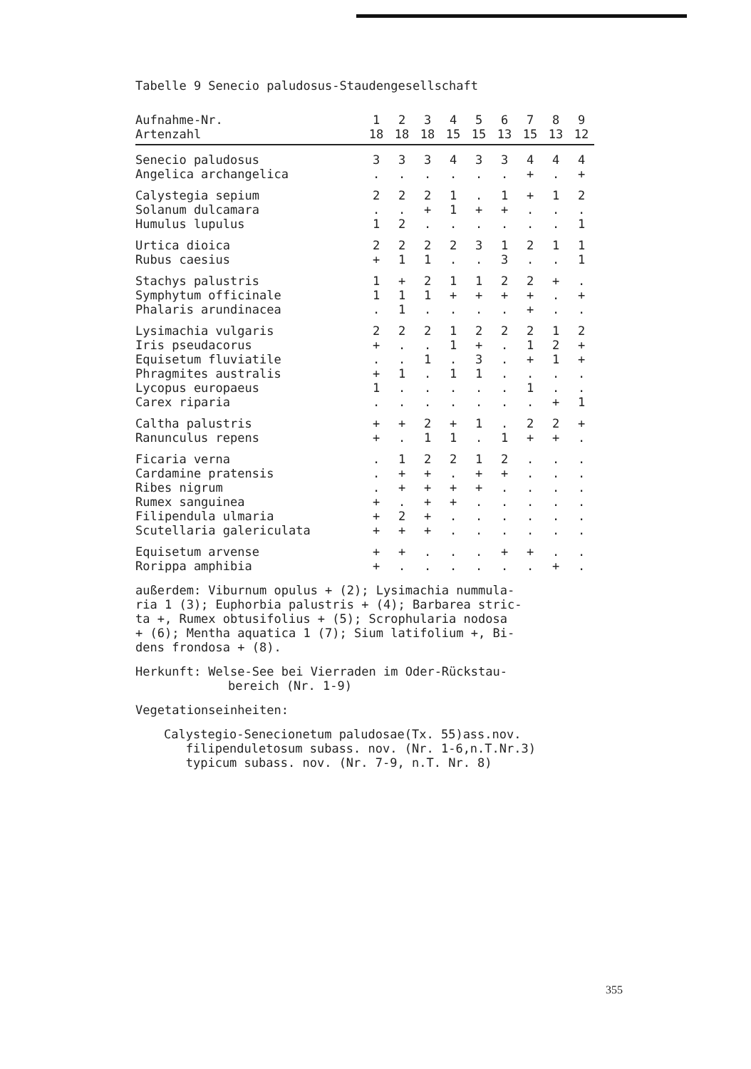Tabelle 9 Senecio paludosus-Staudengesellschaft
| Aufnahme-Nr. | 1 | 2 | 3 | 4 | 5 | 6 | 7 | 8 | 9 |
| Artenzahl | 18 | 18 | 18 | 15 | 15 | 13 | 15 | 13 | 12 |
| Senecio paludosus | 3 | 3 | 3 | 4 | 3 | 3 | 4 | 4 | 4 |
| Angelica archangelica | . | . | . | . | . | . | + | . | + |
| Calystegia sepium | 2 | 2 | 2 | 1 | . | 1 | + | 1 | 2 |
| Solanum dulcamara | . | . | + | 1 | + | + | . | . | . |
| Humulus lupulus | 1 | 2 | . | . | . | . | . | . | 1 |
| Urtica dioica | 2 | 2 | 2 | 2 | 3 | 1 | 2 | 1 | 1 |
| Rubus caesius | + | 1 | 1 | . | . | 3 | . | . | 1 |
| Stachys palustris | 1 | + | 2 | 1 | 1 | 2 | 2 | + | . |
| Symphytum officinale | 1 | 1 | 1 | + | + | + | + | . | + |
| Phalaris arundinacea | . | 1 | . | . | . | . | + | . | . |
| Lysimachia vulgaris | 2 | 2 | 2 | 1 | 2 | 2 | 2 | 1 | 2 |
| Iris pseudacorus | + | . | . | 1 | + | . | 1 | 2 | + |
| Equisetum fluviatile | . | . | 1 | . | 3 | . | + | 1 | + |
| Phragmites australis | + | 1 | . | 1 | 1 | . | . | . | . |
| Lycopus europaeus | 1 | . | . | . | . | . | 1 | . | . |
| Carex riparia | . | . | . | . | . | . | . | + | 1 |
| Caltha palustris | + | + | 2 | + | 1 | . | 2 | 2 | + |
| Ranunculus repens | + | . | 1 | 1 | . | 1 | + | + | . |
| Ficaria verna | . | 1 | 2 | 2 | 1 | 2 | . | . | . |
| Cardamine pratensis | . | + | + | . | + | + | . | . | . |
| Ribes nigrum | . | + | + | + | + | . | . | . | . |
| Rumex sanguinea | + | . | + | + | . | . | . | . | . |
| Filipendula ulmaria | + | 2 | + | . | . | . | . | . | . |
| Scutellaria galericulata | + | + | + | . | . | . | . | . | . |
| Equisetum arvense | + | + | . | . | . | + | + | . | . |
| Rorippa amphibia | + | . | . | . | . | . | . | + | . |
außerdem: Viburnum opulus + (2); Lysimachia nummula-
ria 1 (3); Euphorbia palustris + (4); Barbarea stric-
ta +, Rumex obtusifolius + (5); Scrophularia nodosa
+ (6); Mentha aquatica 1 (7); Sium latifolium +, Bi-
dens frondosa + (8).
Herkunft: Welse-See bei Vierraden im Oder-Rückstau-
bereich (Nr. 1-9)
Vegetationseinheiten:
Calystegio-Senecionetum paludosae(Tx. 55)ass.nov.
filipenduletosum subass. nov. (Nr. 1-6,n.T.Nr.3)
typicum subass. nov. (Nr. 7-9, n.T. Nr. 8)
355